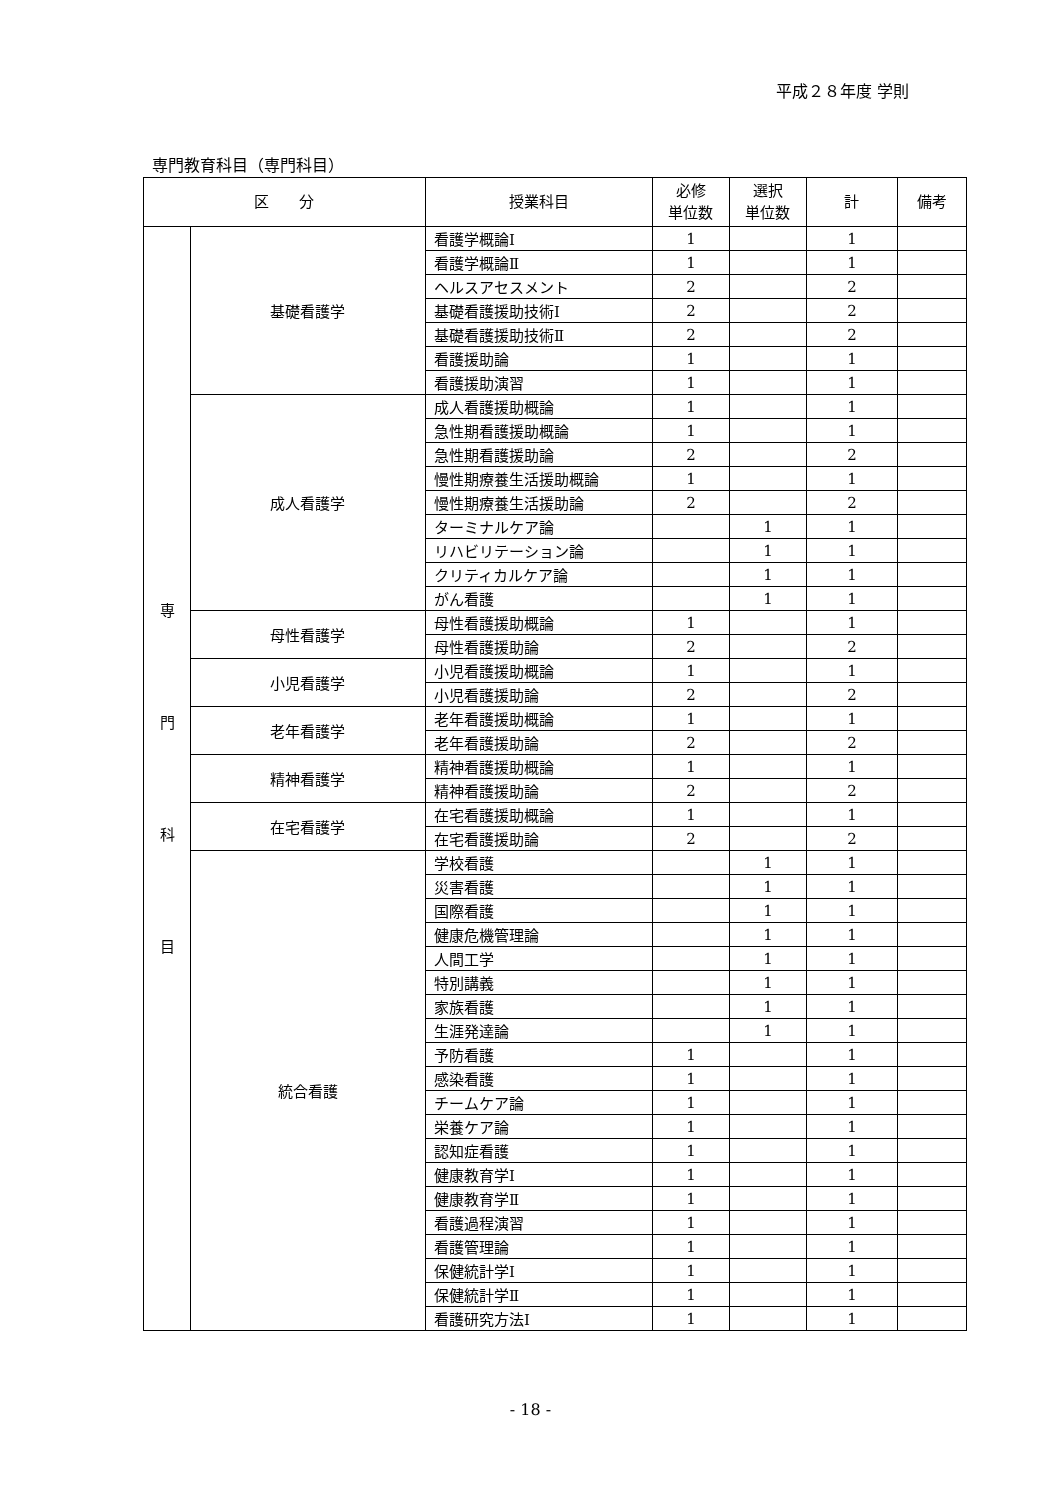平成２８年度 学則
専門教育科目（専門科目）
| 区 分 | | 授業科目 | 必修 単位数 | 選択 単位数 | 計 | 備考 |
| --- | --- | --- | --- | --- | --- | --- |
| 専 門 科 目 | 基礎看護学 | 看護学概論Ⅰ | 1 | | 1 | |
| | | 看護学概論Ⅱ | 1 | | 1 | |
| | | ヘルスアセスメント | 2 | | 2 | |
| | | 基礎看護援助技術Ⅰ | 2 | | 2 | |
| | | 基礎看護援助技術Ⅱ | 2 | | 2 | |
| | | 看護援助論 | 1 | | 1 | |
| | | 看護援助演習 | 1 | | 1 | |
| | 成人看護学 | 成人看護援助概論 | 1 | | 1 | |
| | | 急性期看護援助概論 | 1 | | 1 | |
| | | 急性期看護援助論 | 2 | | 2 | |
| | | 慢性期療養生活援助概論 | 1 | | 1 | |
| | | 慢性期療養生活援助論 | 2 | | 2 | |
| | | ターミナルケア論 | | 1 | 1 | |
| | | リハビリテーション論 | | 1 | 1 | |
| | | クリティカルケア論 | | 1 | 1 | |
| | | がん看護 | | 1 | 1 | |
| | 母性看護学 | 母性看護援助概論 | 1 | | 1 | |
| | | 母性看護援助論 | 2 | | 2 | |
| | 小児看護学 | 小児看護援助概論 | 1 | | 1 | |
| | | 小児看護援助論 | 2 | | 2 | |
| | 老年看護学 | 老年看護援助概論 | 1 | | 1 | |
| | | 老年看護援助論 | 2 | | 2 | |
| | 精神看護学 | 精神看護援助概論 | 1 | | 1 | |
| | | 精神看護援助論 | 2 | | 2 | |
| | 在宅看護学 | 在宅看護援助概論 | 1 | | 1 | |
| | | 在宅看護援助論 | 2 | | 2 | |
| | 統合看護 | 学校看護 | | 1 | 1 | |
| | | 災害看護 | | 1 | 1 | |
| | | 国際看護 | | 1 | 1 | |
| | | 健康危機管理論 | | 1 | 1 | |
| | | 人間工学 | | 1 | 1 | |
| | | 特別講義 | | 1 | 1 | |
| | | 家族看護 | | 1 | 1 | |
| | | 生涯発達論 | | 1 | 1 | |
| | | 予防看護 | 1 | | 1 | |
| | | 感染看護 | 1 | | 1 | |
| | | チームケア論 | 1 | | 1 | |
| | | 栄養ケア論 | 1 | | 1 | |
| | | 認知症看護 | 1 | | 1 | |
| | | 健康教育学Ⅰ | 1 | | 1 | |
| | | 健康教育学Ⅱ | 1 | | 1 | |
| | | 看護過程演習 | 1 | | 1 | |
| | | 看護管理論 | 1 | | 1 | |
| | | 保健統計学Ⅰ | 1 | | 1 | |
| | | 保健統計学Ⅱ | 1 | | 1 | |
| | | 看護研究方法Ⅰ | 1 | | 1 | |
- 18 -